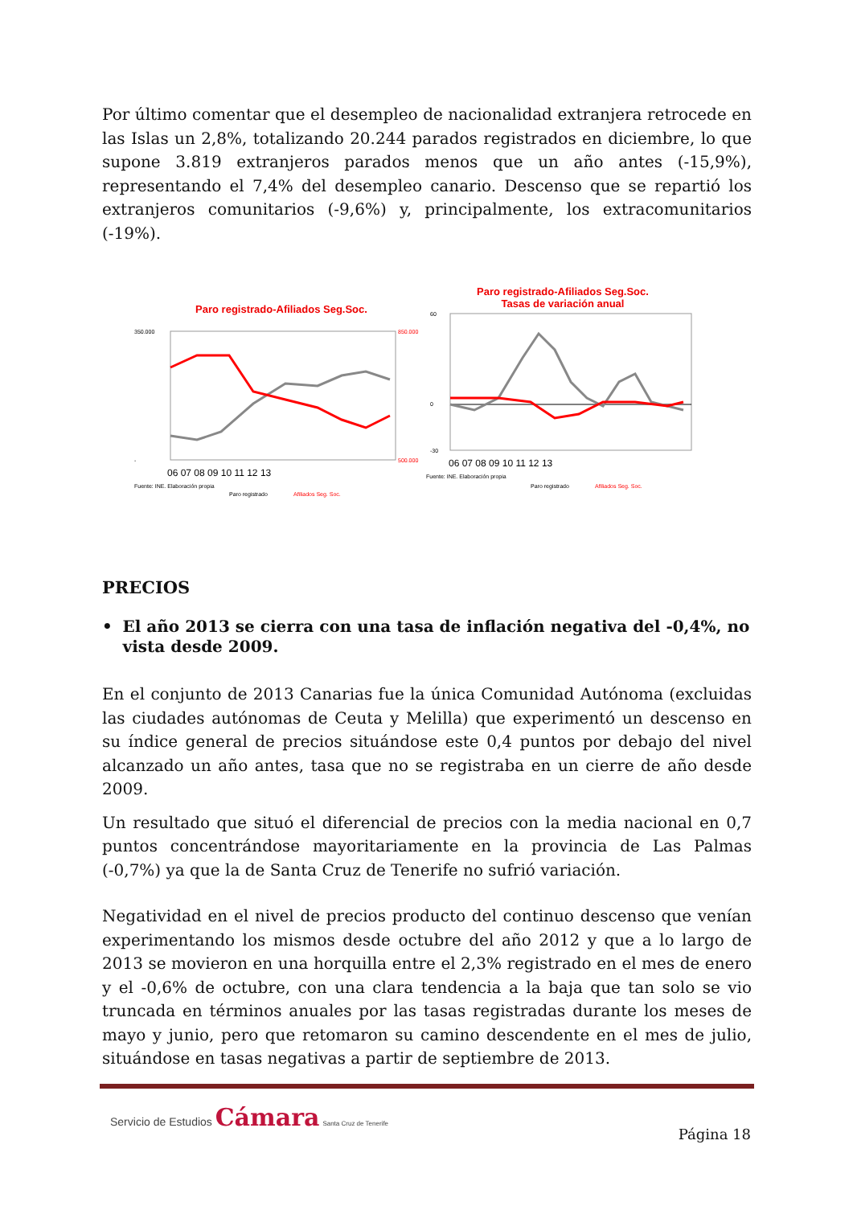Por último comentar que el desempleo de nacionalidad extranjera retrocede en las Islas un 2,8%, totalizando 20.244 parados registrados en diciembre, lo que supone 3.819 extranjeros parados menos que un año antes (-15,9%), representando el 7,4% del desempleo canario. Descenso que se repartió los extranjeros comunitarios (-9,6%) y, principalmente, los extracomunitarios (-19%).
Paro registrado-Afiliados Seg.Soc.
350.000
-
850.000
500.000
06 07 08 09 10 11 12 13
Fuente: INE. Elaboración propia
Paro registrado
Afiliados Seg. Soc.
Paro registrado-Afiliados Seg.Soc.
Tasas de variación anual
60
0
-30
06 07 08 09 10 11 12 13
Fuente: INE. Elaboración propia
Paro registrado
Afiliados Seg. Soc.
PRECIOS
• El año 2013 se cierra con una tasa de inflación negativa del -0,4%, no vista desde 2009.
En el conjunto de 2013 Canarias fue la única Comunidad Autónoma (excluidas las ciudades autónomas de Ceuta y Melilla) que experimentó un descenso en su índice general de precios situándose este 0,4 puntos por debajo del nivel alcanzado un año antes, tasa que no se registraba en un cierre de año desde 2009.
Un resultado que situó el diferencial de precios con la media nacional en 0,7 puntos concentrándose mayoritariamente en la provincia de Las Palmas (-0,7%) ya que la de Santa Cruz de Tenerife no sufrió variación.
Negatividad en el nivel de precios producto del continuo descenso que venían experimentando los mismos desde octubre del año 2012 y que a lo largo de 2013 se movieron en una horquilla entre el 2,3% registrado en el mes de enero y el -0,6% de octubre, con una clara tendencia a la baja que tan solo se vio truncada en términos anuales por las tasas registradas durante los meses de mayo y junio, pero que retomaron su camino descendente en el mes de julio, situándose en tasas negativas a partir de septiembre de 2013.
Servicio de Estudios Cámara Santa Cruz de Tenerife
Página 18